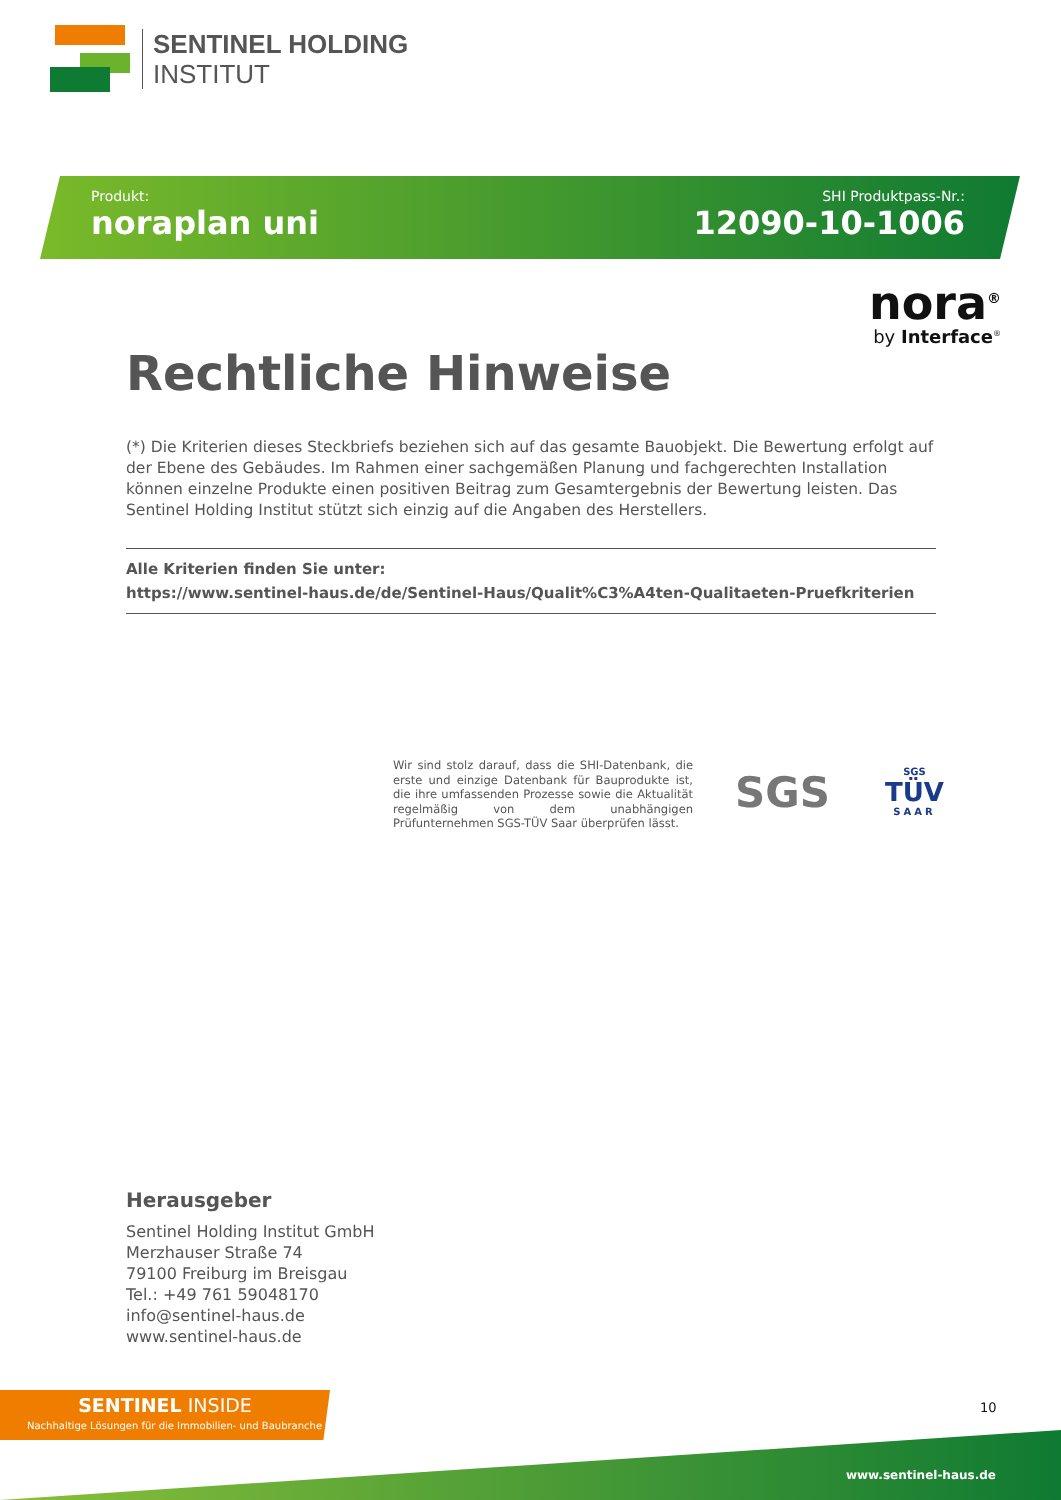SENTINEL HOLDING
INSTITUT
Produkt:
noraplan uni
SHI Produktpass-Nr.:
12090-10-1006
nora<sup>®</sup>
by Interface<sup>®</sup>
Rechtliche Hinweise
(*) Die Kriterien dieses Steckbriefs beziehen sich auf das gesamte Bauobjekt. Die Bewertung erfolgt auf der Ebene des Gebäudes. Im Rahmen einer sachgemäßen Planung und fachgerechten Installation können einzelne Produkte einen positiven Beitrag zum Gesamtergebnis der Bewertung leisten. Das Sentinel Holding Institut stützt sich einzig auf die Angaben des Herstellers.
Alle Kriterien finden Sie unter:
https://www.sentinel-haus.de/de/Sentinel-Haus/Qualit%C3%A4ten-Qualitaeten-Pruefkriterien
Wir sind stolz darauf, dass die SHI-Datenbank, die erste und einzige Datenbank für Bauprodukte ist, die ihre umfassenden Prozesse sowie die Aktualität regelmäßig von dem unabhängigen Prüfunternehmen SGS-TÜV Saar überprüfen lässt.
SGS
SGS
TÜV
SAAR
Herausgeber
Sentinel Holding Institut GmbH
Merzhauser Straße 74
79100 Freiburg im Breisgau
Tel.: +49 761 59048170
info@sentinel-haus.de
www.sentinel-haus.de
SENTINEL INSIDE
Nachhaltige Lösungen für die Immobilien- und Baubranche
10
www.sentinel-haus.de